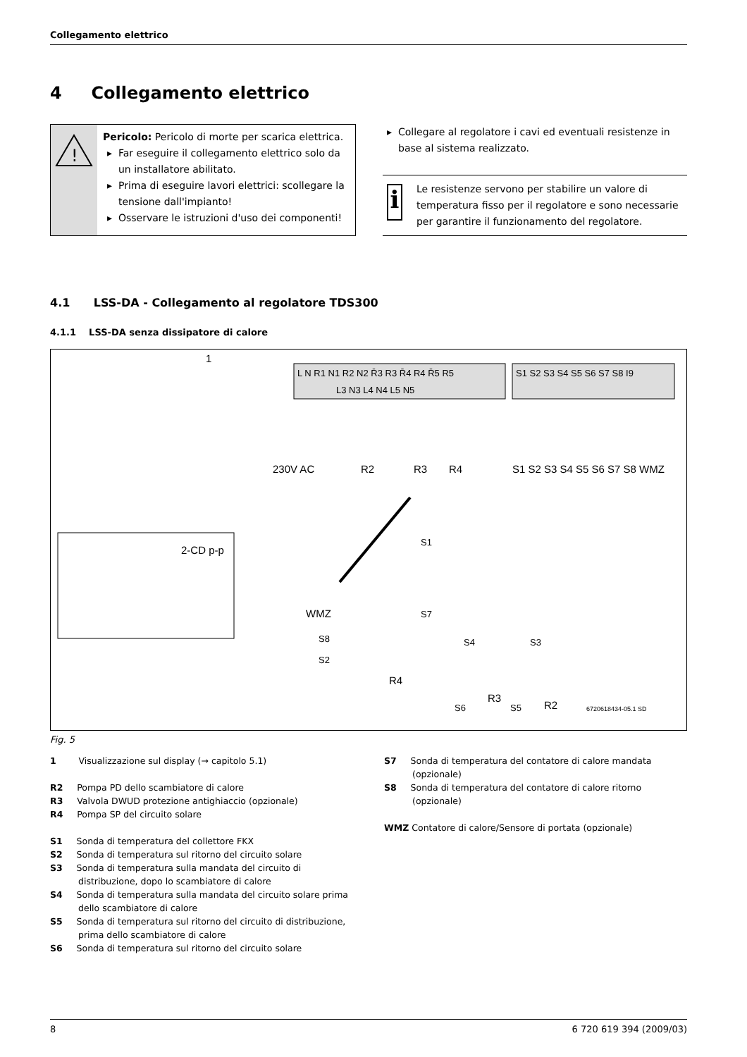Collegamento elettrico
4 Collegamento elettrico
!
Pericolo: Pericolo di morte per scarica elettrica.
Far eseguire il collegamento elettrico solo da un installatore abilitato.
Prima di eseguire lavori elettrici: scollegare la tensione dall'impianto!
Osservare le istruzioni d'uso dei componenti!
Collegare al regolatore i cavi ed eventuali resistenze in base al sistema realizzato.
i
Le resistenze servono per stabilire un valore di temperatura fisso per il regolatore e sono necessarie per garantire il funzionamento del regolatore.
4.1 LSS-DA - Collegamento al regolatore TDS300
4.1.1 LSS-DA senza dissipatore di calore
L N R1 N1 R2 N2 R̄3 R3 R̄4 R4 R̄5 R5
L3 N3 L4 N4 L5 N5
S1 S2 S3 S4 S5 S6 S7 S8 I9
230V AC
R2
R3
R4
S1 S2 S3 S4 S5 S6 S7 S8 WMZ
1
2-CD p-p
S1
WMZ
S7
S8
S2
S4
S3
R4
S6
R3
S5
R2
6720618434-05.1 SD
Fig. 5
1 Visualizzazione sul display (→ capitolo 5.1)
R2 Pompa PD dello scambiatore di calore
R3 Valvola DWUD protezione antighiaccio (opzionale)
R4 Pompa SP del circuito solare
S1 Sonda di temperatura del collettore FKX
S2 Sonda di temperatura sul ritorno del circuito solare
S3 Sonda di temperatura sulla mandata del circuito di distribuzione, dopo lo scambiatore di calore
S4 Sonda di temperatura sulla mandata del circuito solare prima dello scambiatore di calore
S5 Sonda di temperatura sul ritorno del circuito di distribuzione, prima dello scambiatore di calore
S6 Sonda di temperatura sul ritorno del circuito solare
S7 Sonda di temperatura del contatore di calore mandata (opzionale)
S8 Sonda di temperatura del contatore di calore ritorno (opzionale)
WMZ Contatore di calore/Sensore di portata (opzionale)
8 6 720 619 394 (2009/03)